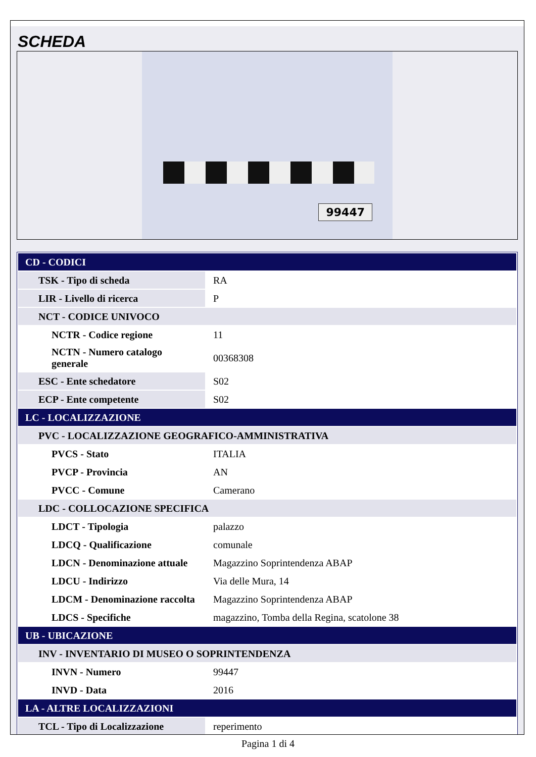SCHEDA
99447
| CD - CODICI | |
| TSK - Tipo di scheda | RA |
| LIR - Livello di ricerca | P |
| NCT - CODICE UNIVOCO | |
| NCTR - Codice regione | 11 |
| NCTN - Numero catalogo generale | 00368308 |
| ESC - Ente schedatore | S02 |
| ECP - Ente competente | S02 |
| LC - LOCALIZZAZIONE | |
| PVC - LOCALIZZAZIONE GEOGRAFICO-AMMINISTRATIVA | |
| PVCS - Stato | ITALIA |
| PVCP - Provincia | AN |
| PVCC - Comune | Camerano |
| LDC - COLLOCAZIONE SPECIFICA | |
| LDCT - Tipologia | palazzo |
| LDCQ - Qualificazione | comunale |
| LDCN - Denominazione attuale | Magazzino Soprintendenza ABAP |
| LDCU - Indirizzo | Via delle Mura, 14 |
| LDCM - Denominazione raccolta | Magazzino Soprintendenza ABAP |
| LDCS - Specifiche | magazzino, Tomba della Regina, scatolone 38 |
| UB - UBICAZIONE | |
| INV - INVENTARIO DI MUSEO O SOPRINTENDENZA | |
| INVN - Numero | 99447 |
| INVD - Data | 2016 |
| LA - ALTRE LOCALIZZAZIONI | |
| TCL - Tipo di Localizzazione | reperimento |
Pagina 1 di 4